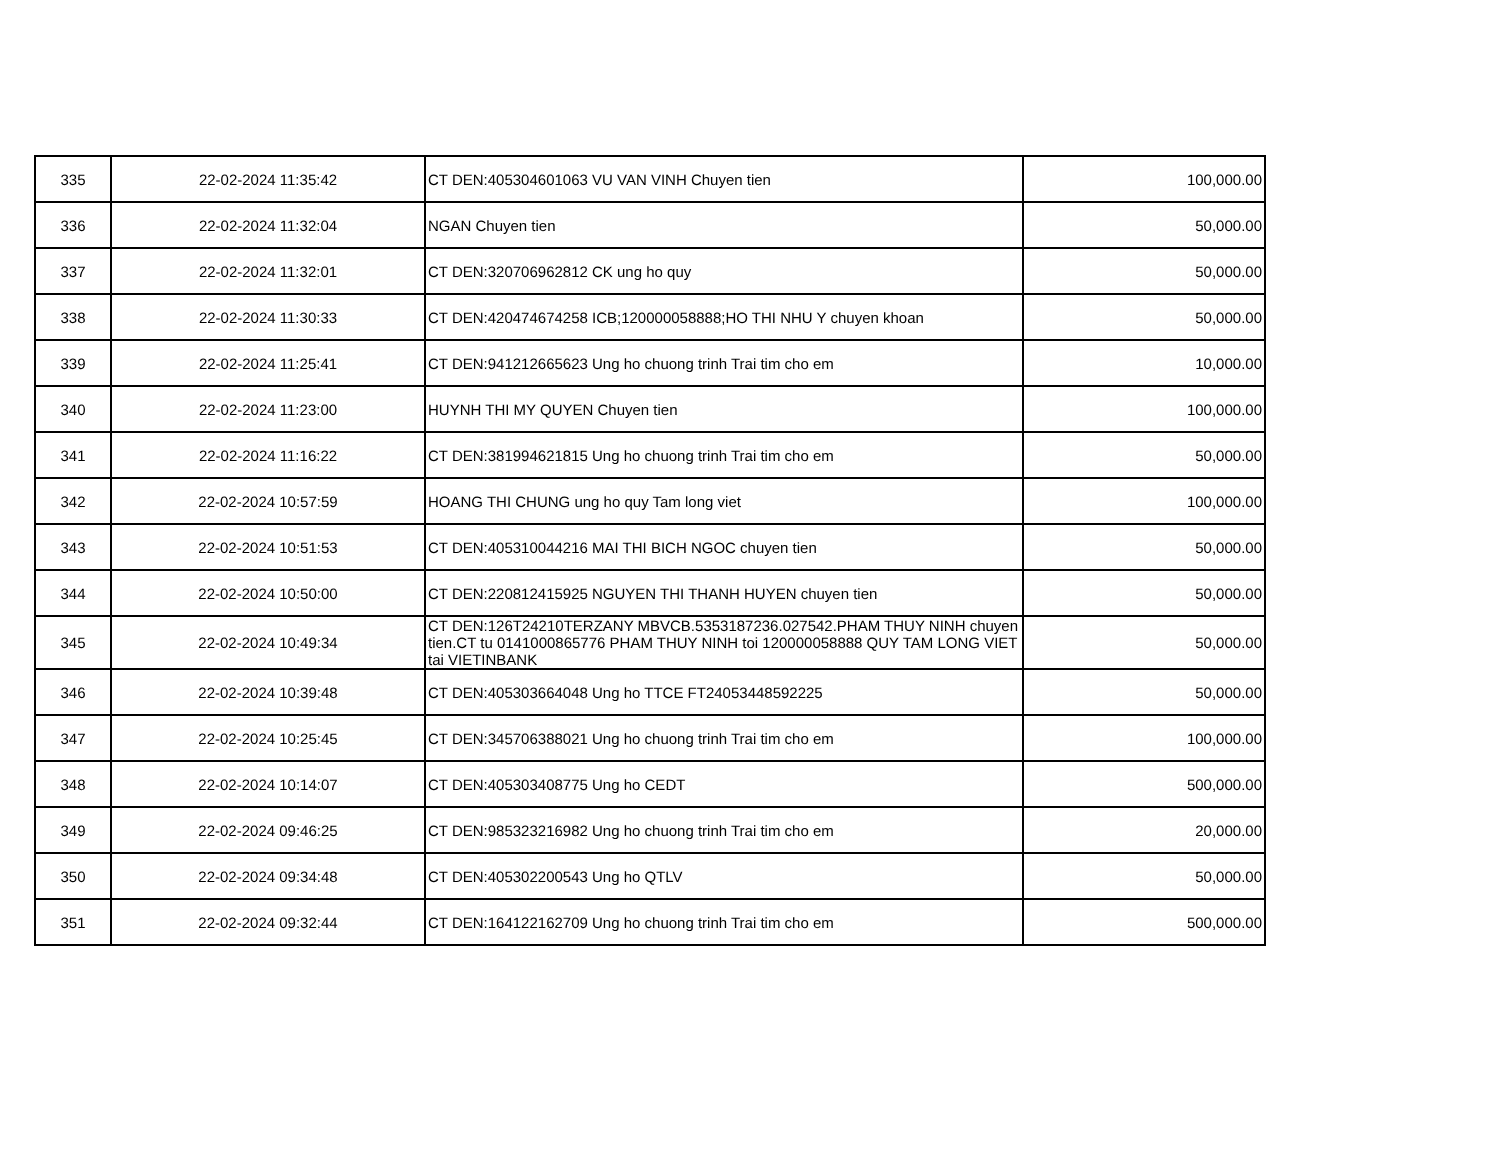| 335 | 22-02-2024 11:35:42 | CT DEN:405304601063 VU VAN VINH Chuyen tien | 100,000.00 |
| 336 | 22-02-2024 11:32:04 | NGAN Chuyen tien | 50,000.00 |
| 337 | 22-02-2024 11:32:01 | CT DEN:320706962812 CK ung ho quy | 50,000.00 |
| 338 | 22-02-2024 11:30:33 | CT DEN:420474674258 ICB;120000058888;HO THI NHU Y chuyen khoan | 50,000.00 |
| 339 | 22-02-2024 11:25:41 | CT DEN:941212665623 Ung ho chuong trinh Trai tim cho em | 10,000.00 |
| 340 | 22-02-2024 11:23:00 | HUYNH THI MY QUYEN Chuyen tien | 100,000.00 |
| 341 | 22-02-2024 11:16:22 | CT DEN:381994621815 Ung ho chuong trinh Trai tim cho em | 50,000.00 |
| 342 | 22-02-2024 10:57:59 | HOANG THI CHUNG ung ho quy Tam long viet | 100,000.00 |
| 343 | 22-02-2024 10:51:53 | CT DEN:405310044216 MAI THI BICH NGOC chuyen tien | 50,000.00 |
| 344 | 22-02-2024 10:50:00 | CT DEN:220812415925 NGUYEN THI THANH HUYEN chuyen tien | 50,000.00 |
| 345 | 22-02-2024 10:49:34 | CT DEN:126T24210TERZANY MBVCB.5353187236.027542.PHAM THUY NINH chuyen tien.CT tu 0141000865776 PHAM THUY NINH toi 120000058888 QUY TAM LONG VIET tai VIETINBANK | 50,000.00 |
| 346 | 22-02-2024 10:39:48 | CT DEN:405303664048 Ung ho TTCE FT24053448592225 | 50,000.00 |
| 347 | 22-02-2024 10:25:45 | CT DEN:345706388021 Ung ho chuong trinh Trai tim cho em | 100,000.00 |
| 348 | 22-02-2024 10:14:07 | CT DEN:405303408775 Ung ho CEDT | 500,000.00 |
| 349 | 22-02-2024 09:46:25 | CT DEN:985323216982 Ung ho chuong trinh Trai tim cho em | 20,000.00 |
| 350 | 22-02-2024 09:34:48 | CT DEN:405302200543 Ung ho QTLV | 50,000.00 |
| 351 | 22-02-2024 09:32:44 | CT DEN:164122162709 Ung ho chuong trinh Trai tim cho em | 500,000.00 |